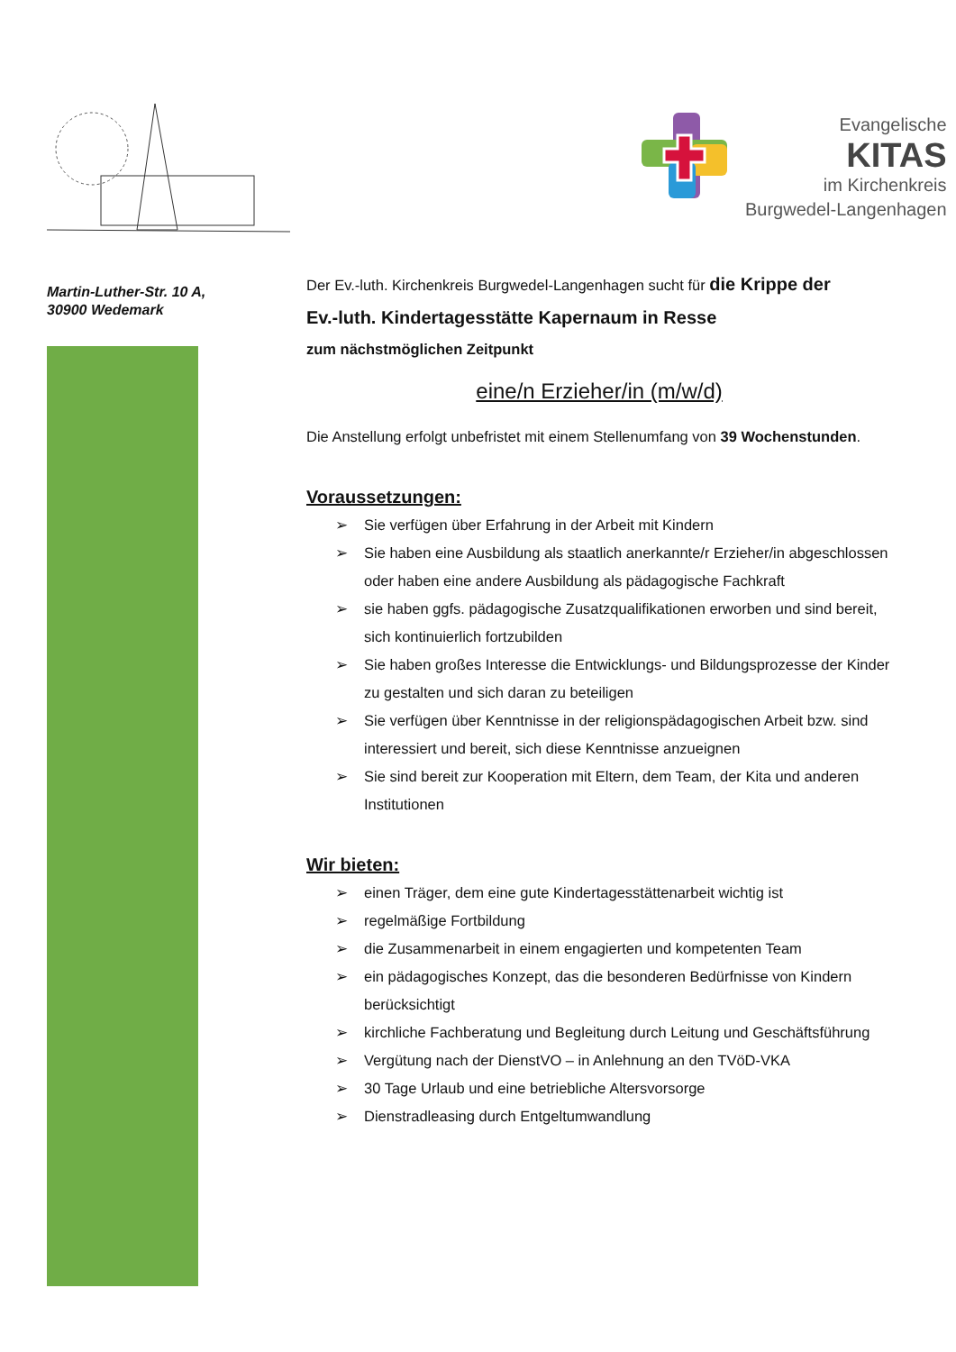Evangelische
KITAS
im Kirchenkreis
Burgwedel-Langenhagen
Martin-Luther-Str. 10 A,
30900 Wedemark
Der Ev.-luth. Kirchenkreis Burgwedel-Langenhagen sucht für die Krippe der
Ev.-luth. Kindertagesstätte Kapernaum in Resse
zum nächstmöglichen Zeitpunkt
eine/n Erzieher/in (m/w/d)
Die Anstellung erfolgt unbefristet mit einem Stellenumfang von 39 Wochenstunden.
Voraussetzungen:
➢ Sie verfügen über Erfahrung in der Arbeit mit Kindern
➢ Sie haben eine Ausbildung als staatlich anerkannte/r Erzieher/in abgeschlossen oder haben eine andere Ausbildung als pädagogische Fachkraft
➢ sie haben ggfs. pädagogische Zusatzqualifikationen erworben und sind bereit, sich kontinuierlich fortzubilden
➢ Sie haben großes Interesse die Entwicklungs- und Bildungsprozesse der Kinder zu gestalten und sich daran zu beteiligen
➢ Sie verfügen über Kenntnisse in der religionspädagogischen Arbeit bzw. sind interessiert und bereit, sich diese Kenntnisse anzueignen
➢ Sie sind bereit zur Kooperation mit Eltern, dem Team, der Kita und anderen Institutionen
Wir bieten:
➢ einen Träger, dem eine gute Kindertagesstättenarbeit wichtig ist
➢ regelmäßige Fortbildung
➢ die Zusammenarbeit in einem engagierten und kompetenten Team
➢ ein pädagogisches Konzept, das die besonderen Bedürfnisse von Kindern berücksichtigt
➢ kirchliche Fachberatung und Begleitung durch Leitung und Geschäftsführung
➢ Vergütung nach der DienstVO – in Anlehnung an den TVöD-VKA
➢ 30 Tage Urlaub und eine betriebliche Altersvorsorge
➢ Dienstradleasing durch Entgeltumwandlung